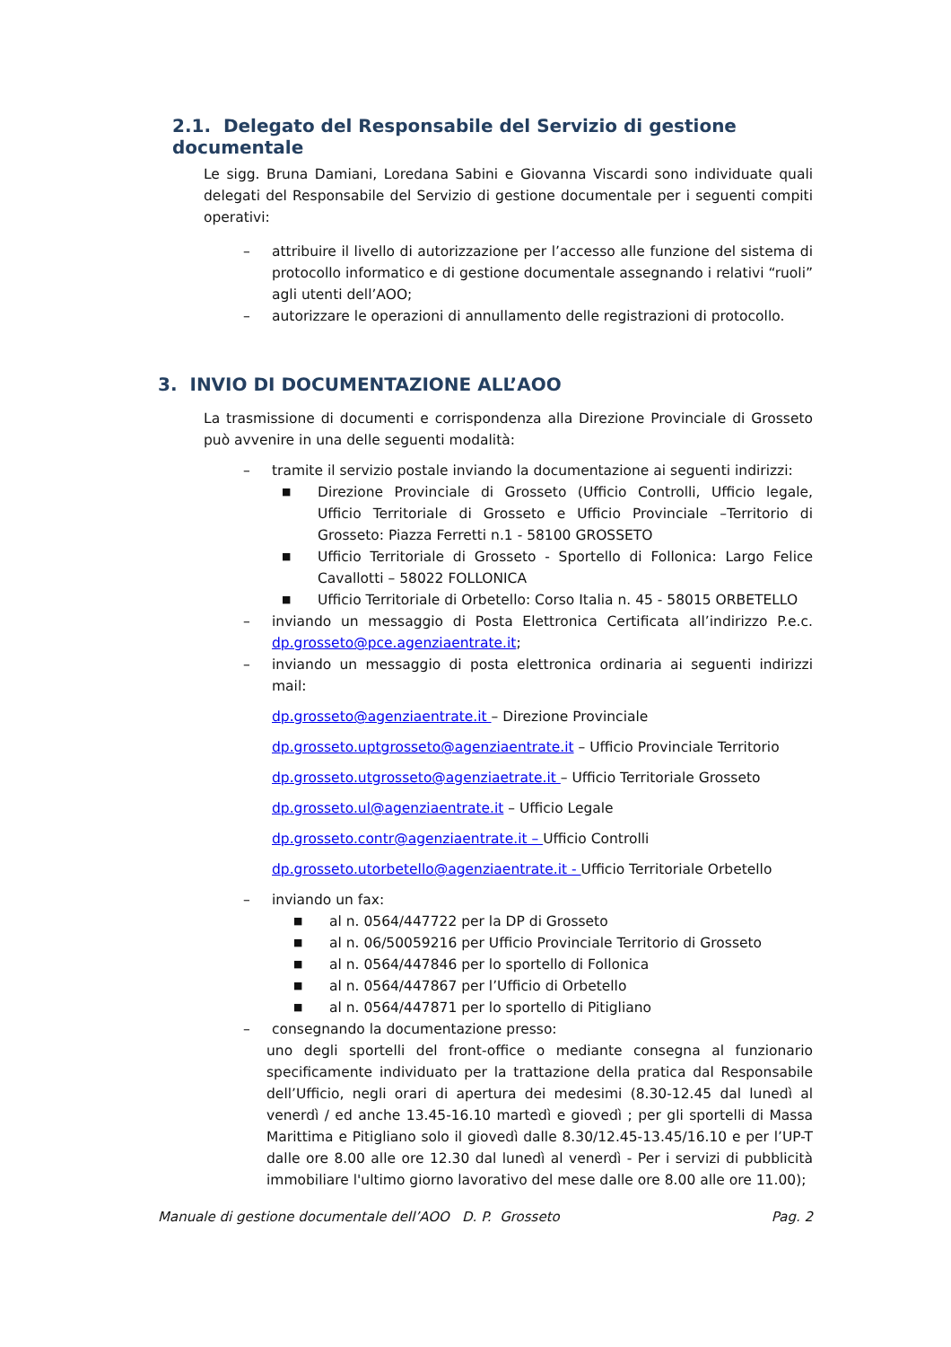2.1. Delegato del Responsabile del Servizio di gestione documentale
Le sigg. Bruna Damiani, Loredana Sabini e Giovanna Viscardi sono individuate quali delegati del Responsabile del Servizio di gestione documentale per i seguenti compiti operativi:
– attribuire il livello di autorizzazione per l’accesso alle funzione del sistema di protocollo informatico e di gestione documentale assegnando i relativi “ruoli” agli utenti dell’AOO;
– autorizzare le operazioni di annullamento delle registrazioni di protocollo.
3. INVIO DI DOCUMENTAZIONE ALL’AOO
La trasmissione di documenti e corrispondenza alla Direzione Provinciale di Grosseto può avvenire in una delle seguenti modalità:
– tramite il servizio postale inviando la documentazione ai seguenti indirizzi:
■ Direzione Provinciale di Grosseto (Ufficio Controlli, Ufficio legale, Ufficio Territoriale di Grosseto e Ufficio Provinciale –Territorio di Grosseto: Piazza Ferretti n.1 - 58100 GROSSETO
■ Ufficio Territoriale di Grosseto - Sportello di Follonica: Largo Felice Cavallotti – 58022 FOLLONICA
■ Ufficio Territoriale di Orbetello: Corso Italia n. 45 - 58015 ORBETELLO
– inviando un messaggio di Posta Elettronica Certificata all’indirizzo P.e.c. dp.grosseto@pce.agenziaentrate.it;
– inviando un messaggio di posta elettronica ordinaria ai seguenti indirizzi mail:
dp.grosseto@agenziaentrate.it – Direzione Provinciale
dp.grosseto.uptgrosseto@agenziaentrate.it – Ufficio Provinciale Territorio
dp.grosseto.utgrosseto@agenziaetrate.it – Ufficio Territoriale Grosseto
dp.grosseto.ul@agenziaentrate.it – Ufficio Legale
dp.grosseto.contr@agenziaentrate.it – Ufficio Controlli
dp.grosseto.utorbetello@agenziaentrate.it - Ufficio Territoriale Orbetello
– inviando un fax:
■ al n. 0564/447722 per la DP di Grosseto
■ al n. 06/50059216 per Ufficio Provinciale Territorio di Grosseto
■ al n. 0564/447846 per lo sportello di Follonica
■ al n. 0564/447867 per l’Ufficio di Orbetello
■ al n. 0564/447871 per lo sportello di Pitigliano
– consegnando la documentazione presso:
uno degli sportelli del front-office o mediante consegna al funzionario specificamente individuato per la trattazione della pratica dal Responsabile dell’Ufficio, negli orari di apertura dei medesimi (8.30-12.45 dal lunedì al venerdì / ed anche 13.45-16.10 martedì e giovedì ; per gli sportelli di Massa Marittima e Pitigliano solo il giovedì dalle 8.30/12.45-13.45/16.10 e per l’UP-T dalle ore 8.00 alle ore 12.30 dal lunedì al venerdì - Per i servizi di pubblicità immobiliare l'ultimo giorno lavorativo del mese dalle ore 8.00 alle ore 11.00);
Manuale di gestione documentale dell’AOO D. P. Grosseto Pag. 2